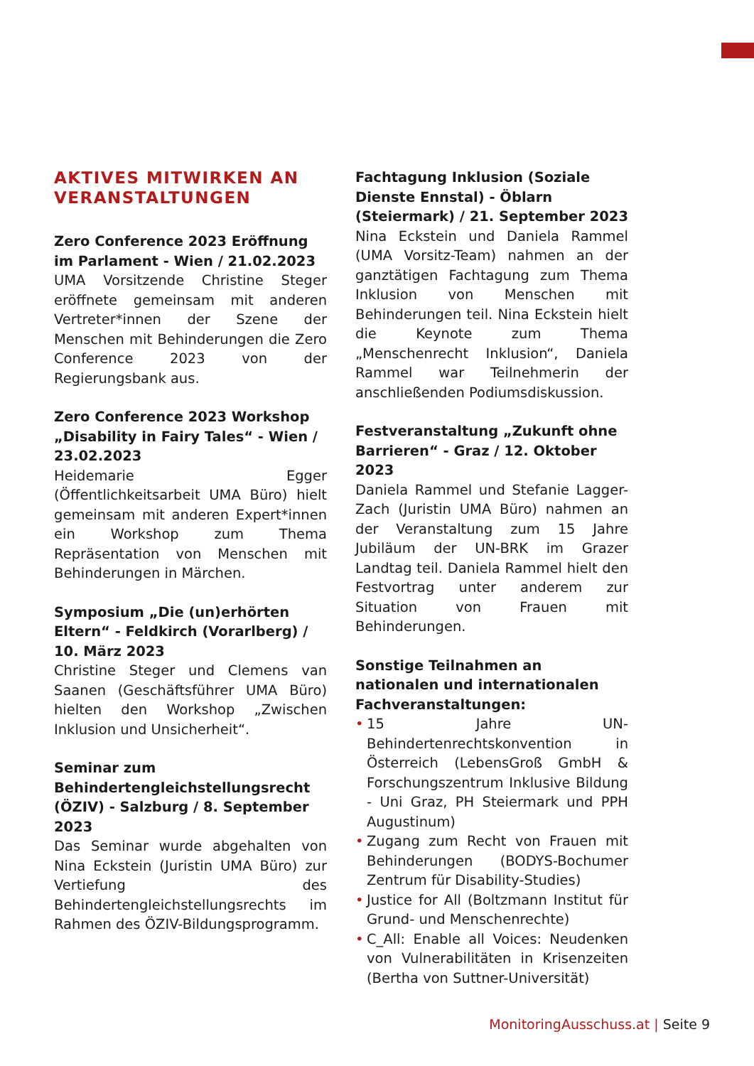AKTIVES MITWIRKEN AN VERANSTALTUNGEN
Zero Conference 2023 Eröffnung im Parlament - Wien / 21.02.2023
UMA Vorsitzende Christine Steger eröffnete gemeinsam mit anderen Vertreter*innen der Szene der Menschen mit Behinderungen die Zero Conference 2023 von der Regierungsbank aus.
Zero Conference 2023 Workshop „Disability in Fairy Tales“ - Wien / 23.02.2023
Heidemarie Egger (Öffentlichkeitsarbeit UMA Büro) hielt gemeinsam mit anderen Expert*innen ein Workshop zum Thema Repräsentation von Menschen mit Behinderungen in Märchen.
Symposium „Die (un)erhörten Eltern“ - Feldkirch (Vorarlberg) / 10. März 2023
Christine Steger und Clemens van Saanen (Geschäftsführer UMA Büro) hielten den Workshop „Zwischen Inklusion und Unsicherheit“.
Seminar zum Behindertengleichstellungsrecht (ÖZIV) - Salzburg / 8. September 2023
Das Seminar wurde abgehalten von Nina Eckstein (Juristin UMA Büro) zur Vertiefung des Behindertengleichstellungsrechts im Rahmen des ÖZIV-Bildungsprogramm.
Fachtagung Inklusion (Soziale Dienste Ennstal) - Öblarn (Steiermark) / 21. September 2023
Nina Eckstein und Daniela Rammel (UMA Vorsitz-Team) nahmen an der ganztätigen Fachtagung zum Thema Inklusion von Menschen mit Behinderungen teil. Nina Eckstein hielt die Keynote zum Thema „Menschenrecht Inklusion“, Daniela Rammel war Teilnehmerin der anschließenden Podiumsdiskussion.
Festveranstaltung „Zukunft ohne Barrieren“ - Graz / 12. Oktober 2023
Daniela Rammel und Stefanie Lagger-Zach (Juristin UMA Büro) nahmen an der Veranstaltung zum 15 Jahre Jubiläum der UN-BRK im Grazer Landtag teil. Daniela Rammel hielt den Festvortrag unter anderem zur Situation von Frauen mit Behinderungen.
Sonstige Teilnahmen an nationalen und internationalen Fachveranstaltungen:
• 15 Jahre UN-Behindertenrechtskonvention in Österreich (LebensGroß GmbH & Forschungszentrum Inklusive Bildung - Uni Graz, PH Steiermark und PPH Augustinum)
• Zugang zum Recht von Frauen mit Behinderungen (BODYS-Bochumer Zentrum für Disability-Studies)
• Justice for All (Boltzmann Institut für Grund- und Menschenrechte)
• C_All: Enable all Voices: Neudenken von Vulnerabilitäten in Krisenzeiten (Bertha von Suttner-Universität)
MonitoringAusschuss.at | Seite 9